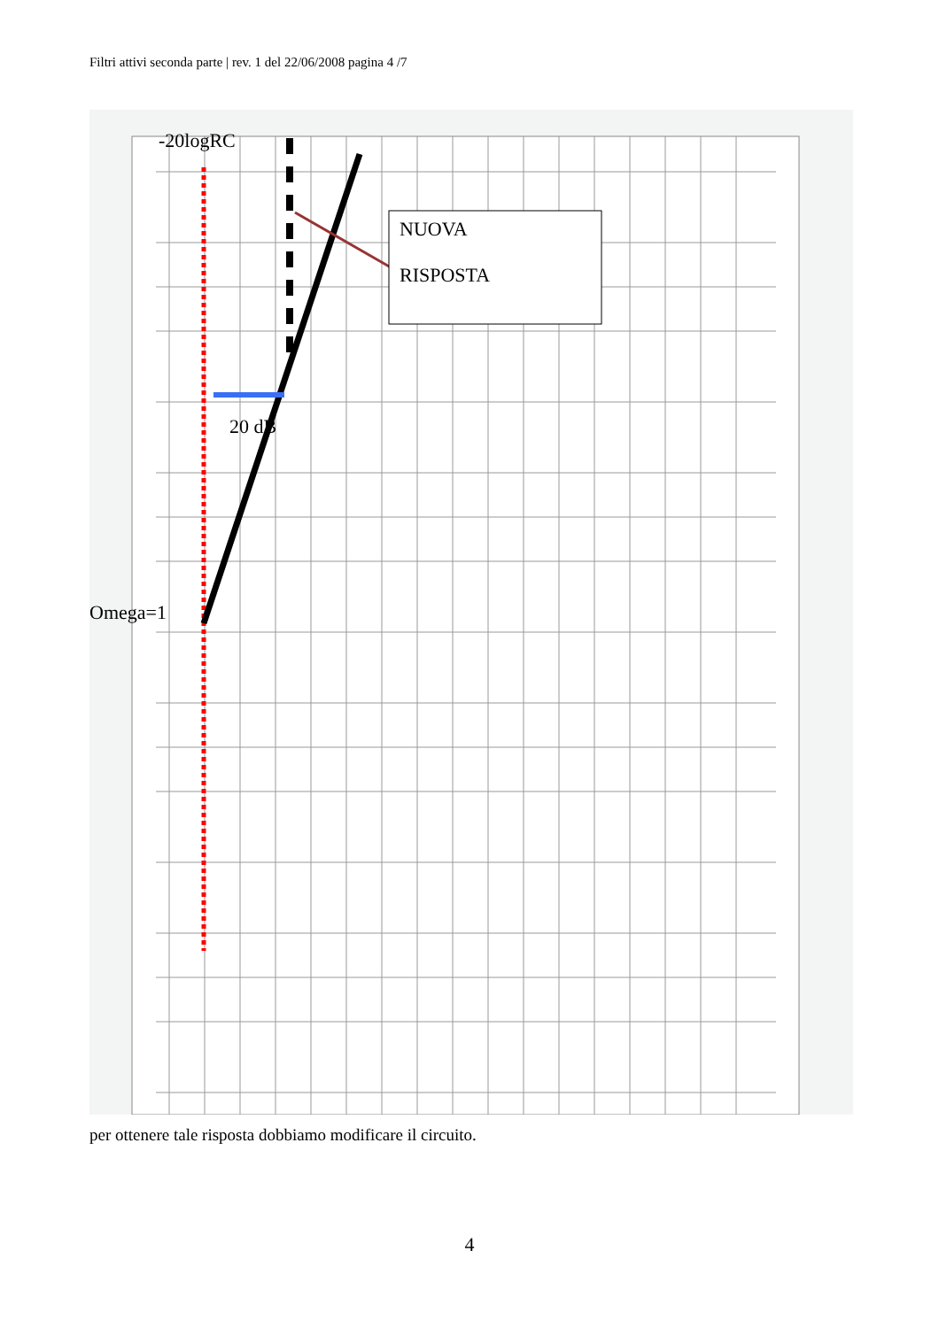Filtri attivi seconda parte | rev. 1 del 22/06/2008 pagina 4 /7
-20logRC
NUOVA
RISPOSTA
20 dB
Omega=1
per ottenere tale risposta dobbiamo modificare il circuito.
4